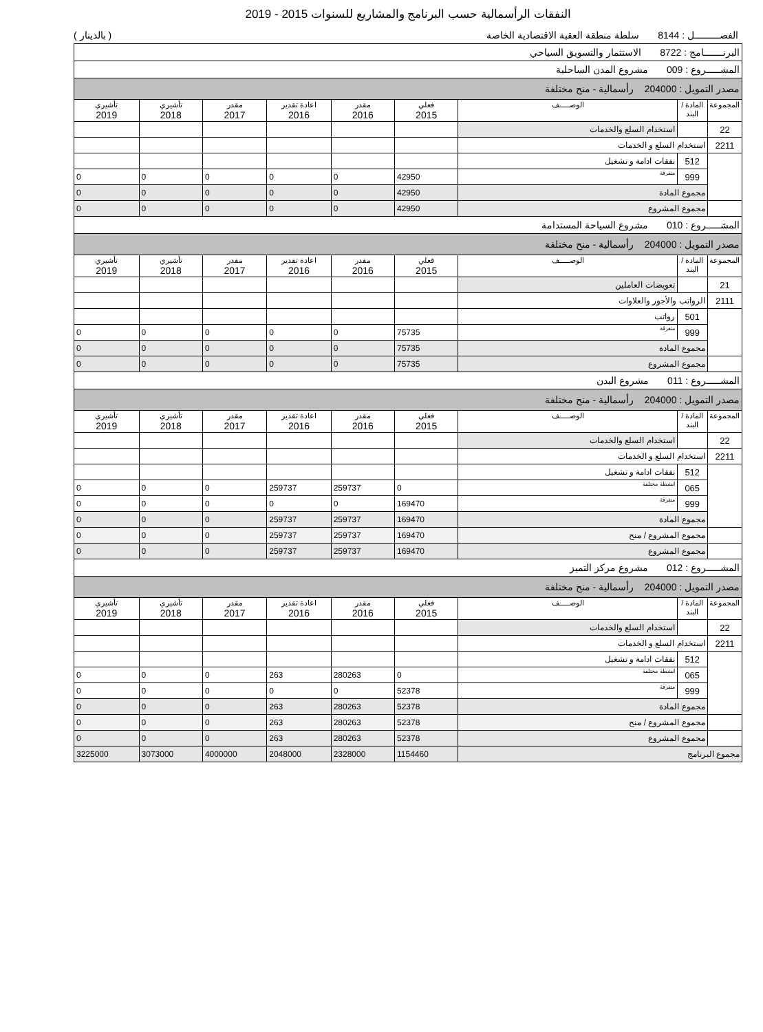النفقات الرأسمالية حسب البرنامج والمشاريع للسنوات 2015 - 2019
الفصـــــــــل : 8144 سلطة منطقة العقبة الاقتصادية الخاصة ( بالدينار )
| البرنـــــــامج : 8722 الاستثمار والتسويق السياحي | | | | | | | | |
| المشـــــروع : 009 مشروع المدن الساحلية | | | | | | | | |
| مصدر التمويل : 204000 رأسمالية - منح مختلفة | | | | | | | | |
| المجموعة | المادة / البند | الوصـــــف | فعلي 2015 | مقدر 2016 | اعادة تقدير 2016 | مقدر 2017 | تأشيري 2018 | تأشيري 2019 |
| 22 | | استخدام السلع والخدمات | | | | | | |
| 2211 | استخدام السلع و الخدمات | | | | | | | |
| | 512 | نفقات ادامة و تشغيل | | | | | | |
| | 999 | متفرقة | 42950 | 0 | 0 | 0 | 0 | 0 |
| | مجموع المادة | | 42950 | 0 | 0 | 0 | 0 | 0 |
| | مجموع المشروع | | 42950 | 0 | 0 | 0 | 0 | 0 |
| المشـــــروع : 010 مشروع السياحة المستدامة | | | | | | | | |
| مصدر التمويل : 204000 رأسمالية - منح مختلفة | | | | | | | | |
| المجموعة | المادة / البند | الوصـــــف | فعلي 2015 | مقدر 2016 | اعادة تقدير 2016 | مقدر 2017 | تأشيري 2018 | تأشيري 2019 |
| 21 | | تعويضات العاملين | | | | | | |
| 2111 | الرواتب والأجور والعلاوات | | | | | | | |
| | 501 | رواتب | | | | | | |
| | 999 | متفرقة | 75735 | 0 | 0 | 0 | 0 | 0 |
| | مجموع المادة | | 75735 | 0 | 0 | 0 | 0 | 0 |
| | مجموع المشروع | | 75735 | 0 | 0 | 0 | 0 | 0 |
| المشـــــروع : 011 مشروع البدن | | | | | | | | |
| مصدر التمويل : 204000 رأسمالية - منح مختلفة | | | | | | | | |
| المجموعة | المادة / البند | الوصـــــف | فعلي 2015 | مقدر 2016 | اعادة تقدير 2016 | مقدر 2017 | تأشيري 2018 | تأشيري 2019 |
| 22 | | استخدام السلع والخدمات | | | | | | |
| 2211 | استخدام السلع و الخدمات | | | | | | | |
| | 512 | نفقات ادامة و تشغيل | | | | | | |
| | 065 | انشطة مختلفة | 0 | 259737 | 259737 | 0 | 0 | 0 |
| | 999 | متفرقة | 169470 | 0 | 0 | 0 | 0 | 0 |
| | مجموع المادة | | 169470 | 259737 | 259737 | 0 | 0 | 0 |
| | مجموع المشروع / منح | | 169470 | 259737 | 259737 | 0 | 0 | 0 |
| | مجموع المشروع | | 169470 | 259737 | 259737 | 0 | 0 | 0 |
| المشـــــروع : 012 مشروع مركز التميز | | | | | | | | |
| مصدر التمويل : 204000 رأسمالية - منح مختلفة | | | | | | | | |
| المجموعة | المادة / البند | الوصـــــف | فعلي 2015 | مقدر 2016 | اعادة تقدير 2016 | مقدر 2017 | تأشيري 2018 | تأشيري 2019 |
| 22 | | استخدام السلع والخدمات | | | | | | |
| 2211 | استخدام السلع و الخدمات | | | | | | | |
| | 512 | نفقات ادامة و تشغيل | | | | | | |
| | 065 | انشطة مختلفة | 0 | 280263 | 263 | 0 | 0 | 0 |
| | 999 | متفرقة | 52378 | 0 | 0 | 0 | 0 | 0 |
| | مجموع المادة | | 52378 | 280263 | 263 | 0 | 0 | 0 |
| | مجموع المشروع / منح | | 52378 | 280263 | 263 | 0 | 0 | 0 |
| | مجموع المشروع | | 52378 | 280263 | 263 | 0 | 0 | 0 |
| مجموع البرنامج | | | 1154460 | 2328000 | 2048000 | 4000000 | 3073000 | 3225000 |